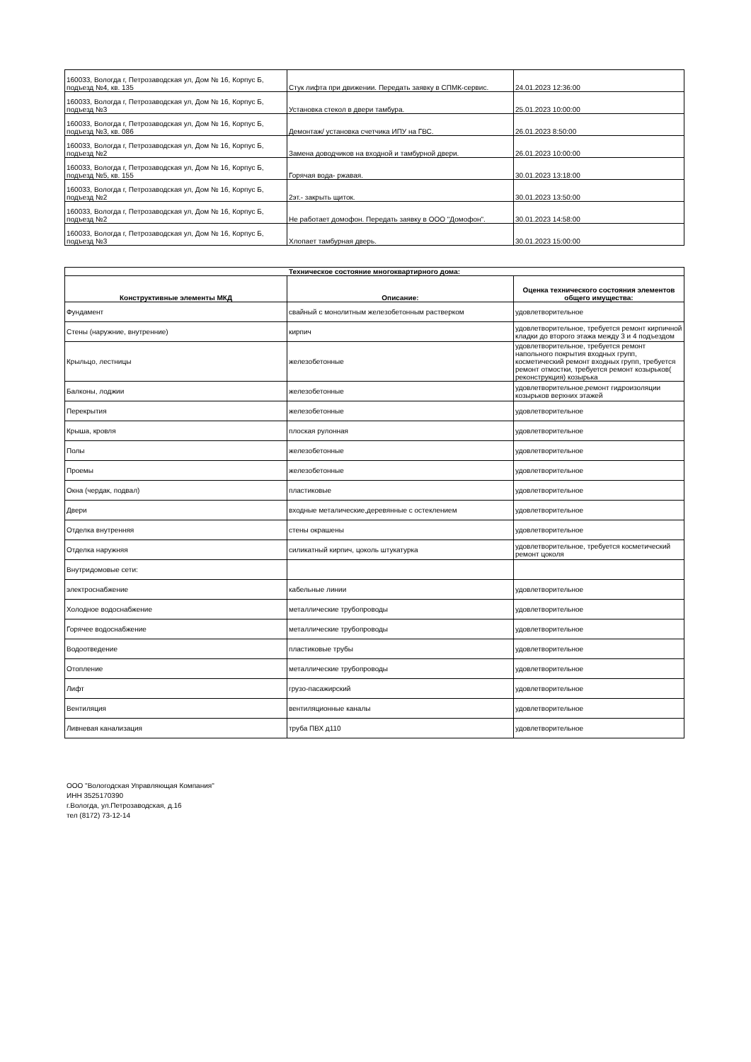| 160033, Вологда г, Петрозаводская ул, Дом № 16, Корпус Б, подъезд №4, кв. 135 | Стук лифта при движении. Передать заявку в СПМК-сервис. | 24.01.2023 12:36:00 |
| 160033, Вологда г, Петрозаводская ул, Дом № 16, Корпус Б, подъезд №3 | Установка стекол в двери тамбура. | 25.01.2023 10:00:00 |
| 160033, Вологда г, Петрозаводская ул, Дом № 16, Корпус Б, подъезд №3, кв. 086 | Демонтаж/ установка счетчика ИПУ на ГВС. | 26.01.2023 8:50:00 |
| 160033, Вологда г, Петрозаводская ул, Дом № 16, Корпус Б, подъезд №2 | Замена доводчиков на входной и тамбурной двери. | 26.01.2023 10:00:00 |
| 160033, Вологда г, Петрозаводская ул, Дом № 16, Корпус Б, подъезд №5, кв. 155 | Горячая вода- ржавая. | 30.01.2023 13:18:00 |
| 160033, Вологда г, Петрозаводская ул, Дом № 16, Корпус Б, подъезд №2 | 2эт.- закрыть щиток. | 30.01.2023 13:50:00 |
| 160033, Вологда г, Петрозаводская ул, Дом № 16, Корпус Б, подъезд №2 | Не работает домофон. Передать заявку в ООО "Домофон". | 30.01.2023 14:58:00 |
| 160033, Вологда г, Петрозаводская ул, Дом № 16, Корпус Б, подъезд №3 | Хлопает тамбурная дверь. | 30.01.2023 15:00:00 |
| Техническое состояние многоквартирного дома: | | |
| --- | --- | --- |
| Конструктивные элементы МКД | Описание: | Оценка технического состояния элементов общего имущества: |
| Фундамент | свайный с монолитным железобетонным растверком | удовлетворительное |
| Стены (наружние, внутренние) | кирпич | удовлетворительное, требуется ремонт кирпичной кладки до второго этажа между 3 и 4 подъездом |
| Крыльцо, лестницы | железобетонные | удовлетворительное, требуется ремонт напольного покрытия входных групп, косметический ремонт входных групп, требуется ремонт отмостки, требуется ремонт козырьков( реконструкция) козырька |
| Балконы, лоджии | железобетонные | удовлетворительное,ремонт гидроизоляции козырьков верхних этажей |
| Перекрытия | железобетонные | удовлетворительное |
| Крыша, кровля | плоская рулонная | удовлетворительное |
| Полы | железобетонные | удовлетворительное |
| Проемы | железобетонные | удовлетворительное |
| Окна (чердак, подвал) | пластиковые | удовлетворительное |
| Двери | входные металические,деревянные с остеклением | удовлетворительное |
| Отделка внутренняя | стены окрашены | удовлетворительное |
| Отделка наружняя | силикатный кирпич, цоколь штукатурка | удовлетворительное, требуется косметический ремонт цоколя |
| Внутридомовые сети: | | |
| электроснабжение | кабельные линии | удовлетворительное |
| Холодное водоснабжение | металлические трубопроводы | удовлетворительное |
| Горячее водоснабжение | металлические трубопроводы | удовлетворительное |
| Водоотведение | пластиковые трубы | удовлетворительное |
| Отопление | металлические трубопроводы | удовлетворительное |
| Лифт | грузо-пасажирский | удовлетворительное |
| Вентиляция | вентиляционные каналы | удовлетворительное |
| Ливневая канализация | труба ПВХ д110 | удовлетворительное |
ООО "Вологодская Управляющая Компания"
ИНН 3525170390
г.Вологда, ул.Петрозаводская, д.16
тел (8172) 73-12-14